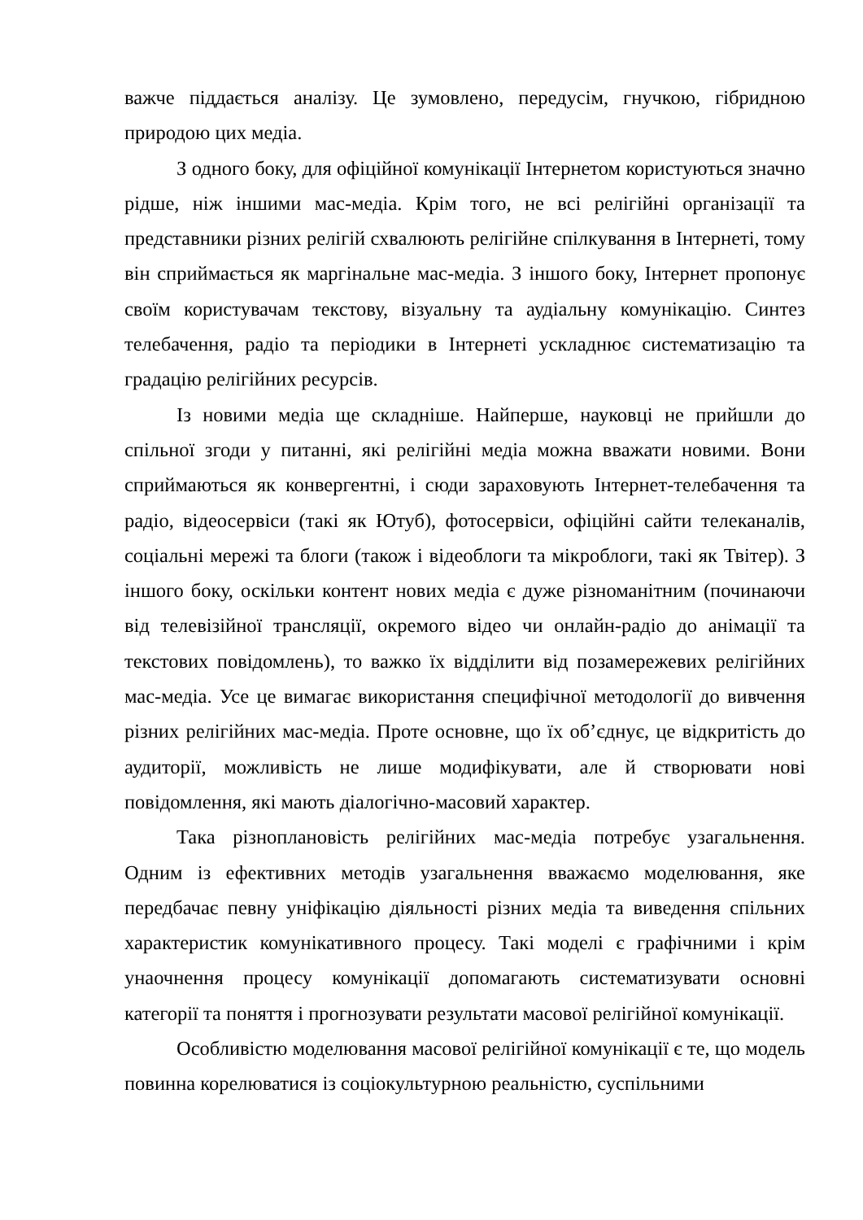важче піддається аналізу. Це зумовлено, передусім, гнучкою, гібридною природою цих медіа.
З одного боку, для офіційної комунікації Інтернетом користуються значно рідше, ніж іншими мас-медіа. Крім того, не всі релігійні організації та представники різних релігій схвалюють релігійне спілкування в Інтернеті, тому він сприймається як маргінальне мас-медіа. З іншого боку, Інтернет пропонує своїм користувачам текстову, візуальну та аудіальну комунікацію. Синтез телебачення, радіо та періодики в Інтернеті ускладнює систематизацію та градацію релігійних ресурсів.
Із новими медіа ще складніше. Найперше, науковці не прийшли до спільної згоди у питанні, які релігійні медіа можна вважати новими. Вони сприймаються як конвергентні, і сюди зараховують Інтернет-телебачення та радіо, відеосервіси (такі як Ютуб), фотосервіси, офіційні сайти телеканалів, соціальні мережі та блоги (також і відеоблоги та мікроблоги, такі як Твітер). З іншого боку, оскільки контент нових медіа є дуже різноманітним (починаючи від телевізійної трансляції, окремого відео чи онлайн-радіо до анімації та текстових повідомлень), то важко їх відділити від позамережевих релігійних мас-медіа. Усе це вимагає використання специфічної методології до вивчення різних релігійних мас-медіа. Проте основне, що їх об’єднує, це відкритість до аудиторії, можливість не лише модифікувати, але й створювати нові повідомлення, які мають діалогічно-масовий характер.
Така різноплановість релігійних мас-медіа потребує узагальнення. Одним із ефективних методів узагальнення вважаємо моделювання, яке передбачає певну уніфікацію діяльності різних медіа та виведення спільних характеристик комунікативного процесу. Такі моделі є графічними і крім унаочнення процесу комунікації допомагають систематизувати основні категорії та поняття і прогнозувати результати масової релігійної комунікації.
Особливістю моделювання масової релігійної комунікації є те, що модель повинна корелюватися із соціокультурною реальністю, суспільними